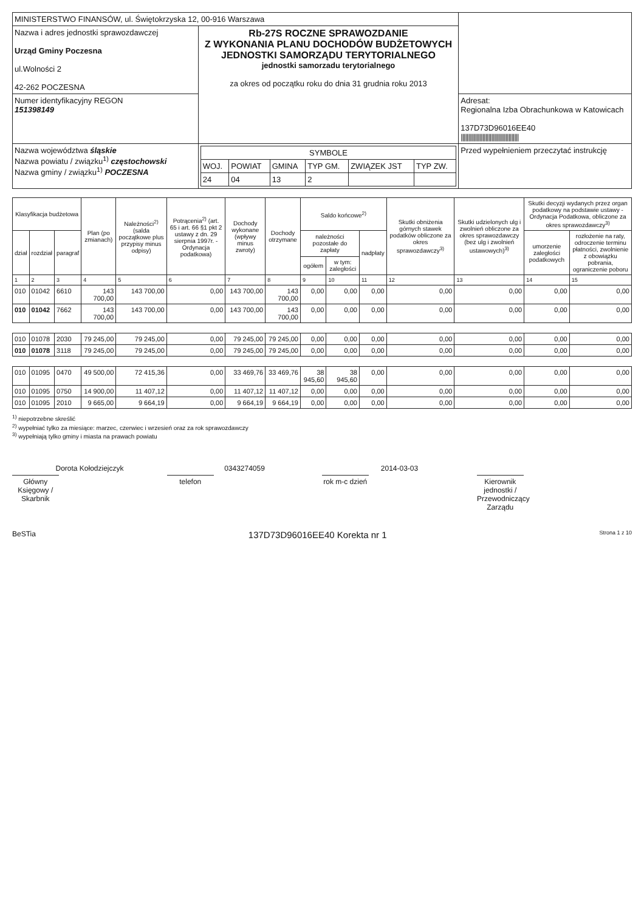| MINISTERSTWO FINANSÓW, ul. Świętokrzyska 12, 00-916 Warszawa | | |
| Nazwa i adres jednostki sprawozdawczej Urząd Gminy Poczesna ul.Wolności 2 42-262 POCZESNA | Rb-27S ROCZNE SPRAWOZDANIE Z WYKONANIA PLANU DOCHODÓW BUDŻETOWYCH JEDNOSTKI SAMORZĄDU TERYTORIALNEGO jednostki samorzadu terytorialnego za okres od początku roku do dnia 31 grudnia roku 2013 | |
| Numer identyfikacyjny REGON 151398149 | | Adresat: Regionalna Izba Obrachunkowa w Katowicach 137D73D96016EE40 //////////////////////////////////////// |
| Nazwa województwa śląskie Nazwa powiatu / związku<sup>1)</sup> częstochowski Nazwa gminy / związku<sup>1)</sup> POCZESNA | / SYMBOLE / / / / / / / --- / --- / --- / --- / --- / --- / / WOJ. / POWIAT / GMINA / TYP GM. / ZWIĄZEK JST / TYP ZW. / / 24 / 04 / 13 / 2 / / / | Przed wypełnieniem przeczytać instrukcję |
| Klasyfikacja budżetowa | | | Plan (po zmianach) | Należności<sup>2)</sup> (salda początkowe plus przypisy minus odpisy) | Potrącenia<sup>2)</sup> (art. 65 i art. 66 §1 pkt 2 ustawy z dn. 29 sierpnia 1997r. - Ordynacja podatkowa) | Dochody wykonane (wpływy minus zwroty) | Dochody otrzymane | Saldo końcowe<sup>2)</sup> | | | Skutki obniżenia górnych stawek podatków obliczone za okres sprawozdawczy<sup>3)</sup> | Skutki udzielonych ulg i zwolnień obliczone za okres sprawozdawczy (bez ulg i zwolnień ustawowych)<sup>3)</sup> | Skutki decyzji wydanych przez organ podatkowy na podstawie ustawy - Ordynacja Podatkowa, obliczone za okres sprawozdawczy<sup>3)</sup> | |
| --- | --- | --- | --- | --- | --- | --- | --- | --- | --- | --- | --- | --- | --- | --- |
| dział | rozdział | paragraf | | | | | | należności pozostałe do zapłaty | | nadpłaty | | | umorzenie zaległości podatkowych | rozłożenie na raty, odroczenie terminu płatności, zwolnienie z obowiązku pobrania, ograniczenie poboru |
| | | | | | | | | ogółem | w tym: zaległości | | | | | |
| 1 | 2 | 3 | 4 | 5 | 6 | 7 | 8 | 9 | 10 | 11 | 12 | 13 | 14 | 15 |
| 010 | 01042 | 6610 | 143 700,00 | 143 700,00 | 0,00 | 143 700,00 | 143 700,00 | 0,00 | 0,00 | 0,00 | 0,00 | 0,00 | 0,00 | 0,00 |
| 010 | 01042 | 7662 | 143 700,00 | 143 700,00 | 0,00 | 143 700,00 | 143 700,00 | 0,00 | 0,00 | 0,00 | 0,00 | 0,00 | 0,00 | 0,00 |
| 010 | 01078 | 2030 | 79 245,00 | 79 245,00 | 0,00 | 79 245,00 | 79 245,00 | 0,00 | 0,00 | 0,00 | 0,00 | 0,00 | 0,00 | 0,00 |
| 010 | 01078 | 3118 | 79 245,00 | 79 245,00 | 0,00 | 79 245,00 | 79 245,00 | 0,00 | 0,00 | 0,00 | 0,00 | 0,00 | 0,00 | 0,00 |
| 010 | 01095 | 0470 | 49 500,00 | 72 415,36 | 0,00 | 33 469,76 | 33 469,76 | 38 945,60 | 38 945,60 | 0,00 | 0,00 | 0,00 | 0,00 | 0,00 |
| 010 | 01095 | 0750 | 14 900,00 | 11 407,12 | 0,00 | 11 407,12 | 11 407,12 | 0,00 | 0,00 | 0,00 | 0,00 | 0,00 | 0,00 | 0,00 |
| 010 | 01095 | 2010 | 9 665,00 | 9 664,19 | 0,00 | 9 664,19 | 9 664,19 | 0,00 | 0,00 | 0,00 | 0,00 | 0,00 | 0,00 | 0,00 |
<sup>1)</sup> niepotrzebne skreślić
<sup>2)</sup> wypełniać tylko za miesiące: marzec, czerwiec i wrzesień oraz za rok sprawozdawczy
<sup>3)</sup> wypełniają tylko gminy i miasta na prawach powiatu
Dorota Kołodziejczyk
Główny Księgowy / Skarbnik
0343274059
telefon
2014-03-03
rok m-c dzień
Kierownik jednostki / Przewodniczący Zarządu
BeSTia 137D73D96016EE40 Korekta nr 1 Strona 1 z 10